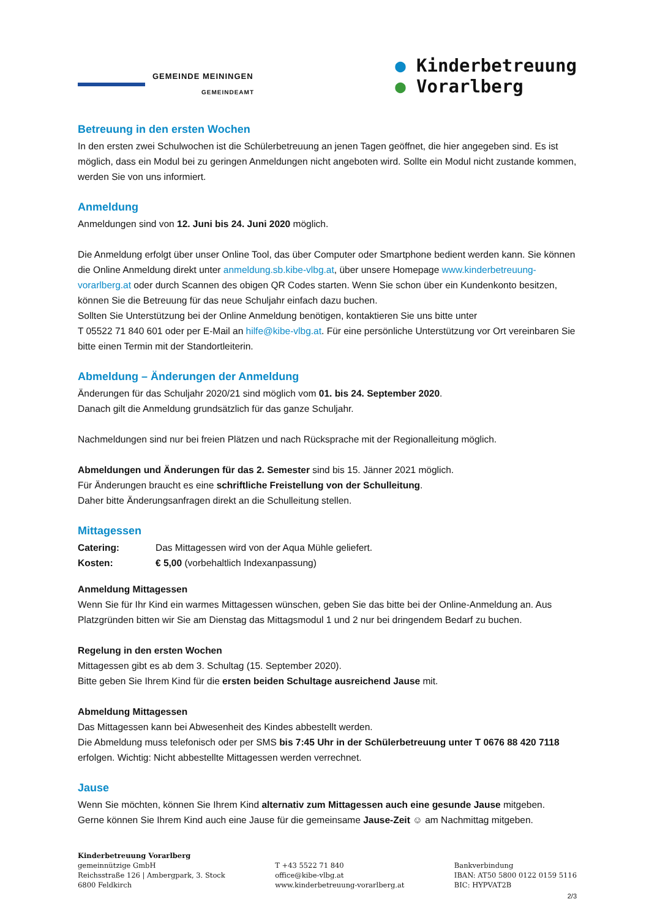GEMEINDE MEININGEN
GEMEINDEAMT
● Kinderbetreuung
● Vorarlberg
Betreuung in den ersten Wochen
In den ersten zwei Schulwochen ist die Schülerbetreuung an jenen Tagen geöffnet, die hier angegeben sind. Es ist möglich, dass ein Modul bei zu geringen Anmeldungen nicht angeboten wird. Sollte ein Modul nicht zustande kommen, werden Sie von uns informiert.
Anmeldung
Anmeldungen sind von 12. Juni bis 24. Juni 2020 möglich.
Die Anmeldung erfolgt über unser Online Tool, das über Computer oder Smartphone bedient werden kann. Sie können die Online Anmeldung direkt unter anmeldung.sb.kibe-vlbg.at, über unsere Homepage www.kinderbetreuung-vorarlberg.at oder durch Scannen des obigen QR Codes starten. Wenn Sie schon über ein Kundenkonto besitzen, können Sie die Betreuung für das neue Schuljahr einfach dazu buchen.
Sollten Sie Unterstützung bei der Online Anmeldung benötigen, kontaktieren Sie uns bitte unter
T 05522 71 840 601 oder per E-Mail an hilfe@kibe-vlbg.at. Für eine persönliche Unterstützung vor Ort vereinbaren Sie bitte einen Termin mit der Standortleiterin.
Abmeldung – Änderungen der Anmeldung
Änderungen für das Schuljahr 2020/21 sind möglich vom 01. bis 24. September 2020.
Danach gilt die Anmeldung grundsätzlich für das ganze Schuljahr.
Nachmeldungen sind nur bei freien Plätzen und nach Rücksprache mit der Regionalleitung möglich.
Abmeldungen und Änderungen für das 2. Semester sind bis 15. Jänner 2021 möglich.
Für Änderungen braucht es eine schriftliche Freistellung von der Schulleitung.
Daher bitte Änderungsanfragen direkt an die Schulleitung stellen.
Mittagessen
Catering: Das Mittagessen wird von der Aqua Mühle geliefert.
Kosten: € 5,00 (vorbehaltlich Indexanpassung)
Anmeldung Mittagessen
Wenn Sie für Ihr Kind ein warmes Mittagessen wünschen, geben Sie das bitte bei der Online-Anmeldung an. Aus Platzgründen bitten wir Sie am Dienstag das Mittagsmodul 1 und 2 nur bei dringendem Bedarf zu buchen.
Regelung in den ersten Wochen
Mittagessen gibt es ab dem 3. Schultag (15. September 2020).
Bitte geben Sie Ihrem Kind für die ersten beiden Schultage ausreichend Jause mit.
Abmeldung Mittagessen
Das Mittagessen kann bei Abwesenheit des Kindes abbestellt werden.
Die Abmeldung muss telefonisch oder per SMS bis 7:45 Uhr in der Schülerbetreuung unter T 0676 88 420 7118 erfolgen. Wichtig: Nicht abbestellte Mittagessen werden verrechnet.
Jause
Wenn Sie möchten, können Sie Ihrem Kind alternativ zum Mittagessen auch eine gesunde Jause mitgeben.
Gerne können Sie Ihrem Kind auch eine Jause für die gemeinsame Jause-Zeit ☺ am Nachmittag mitgeben.
Kinderbetreuung Vorarlberg
gemeinnützige GmbH
Reichsstraße 126 | Ambergpark, 3. Stock
6800 Feldkirch
T +43 5522 71 840
office@kibe-vlbg.at
www.kinderbetreuung-vorarlberg.at
Bankverbindung
IBAN: AT50 5800 0122 0159 5116
BIC: HYPVAT2B
2/3